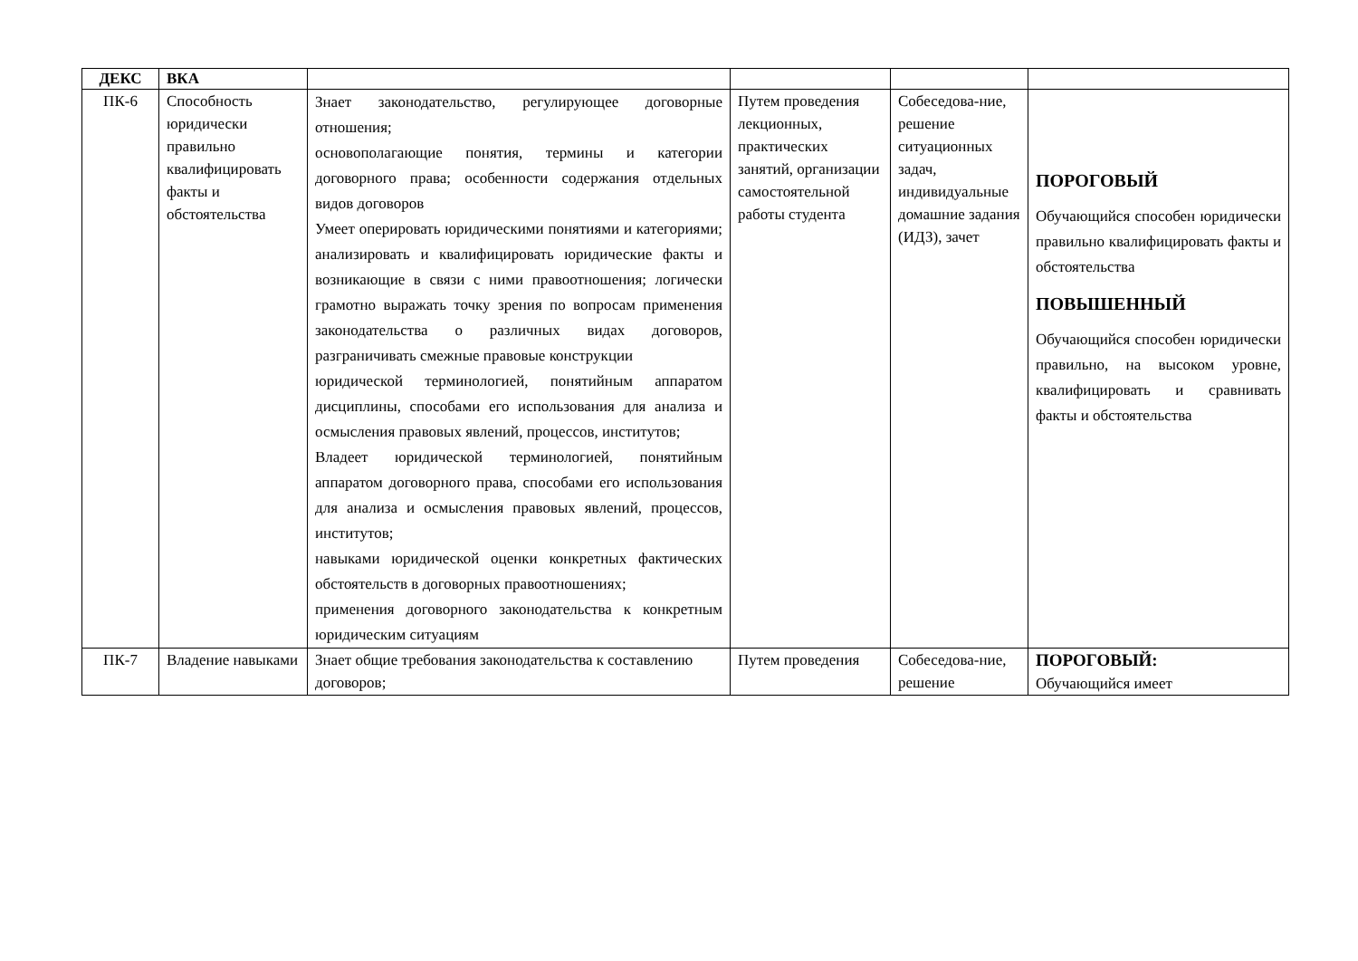| ДЕКС | ВКА | | | | |
| --- | --- | --- | --- | --- | --- |
| ПК-6 | Способность юридически правильно квалифицировать факты и обстоятельства | Знает законодательство, регулирующее договорные отношения; основополагающие понятия, термины и категории договорного права; особенности содержания отдельных видов договоров Умеет оперировать юридическими понятиями и категориями; анализировать и квалифицировать юридические факты и возникающие в связи с ними правоотношения; логически грамотно выражать точку зрения по вопросам применения законодательства о различных видах договоров, разграничивать смежные правовые конструкции юридической терминологией, понятийным аппаратом дисциплины, способами его использования для анализа и осмысления правовых явлений, процессов, институтов; Владеет юридической терминологией, понятийным аппаратом договорного права, способами его использования для анализа и осмысления правовых явлений, процессов, институтов; навыками юридической оценки конкретных фактических обстоятельств в договорных правоотношениях; применения договорного законодательства к конкретным юридическим ситуациям | Путем проведения лекционных, практических занятий, организации самостоятельной работы студента | Собеседова-ние, решение ситуационных задач, индивидуальные домашние задания (ИДЗ), зачет | ПОРОГОВЫЙ Обучающийся способен юридически правильно квалифицировать факты и обстоятельства ПОВЫШЕННЫЙ Обучающийся способен юридически правильно, на высоком уровне, квалифицировать и сравнивать факты и обстоятельства |
| ПК-7 | Владение навыками | Знает общие требования законодательства к составлению договоров; | Путем проведения | Собеседова-ние, решение | ПОРОГОВЫЙ: Обучающийся имеет |